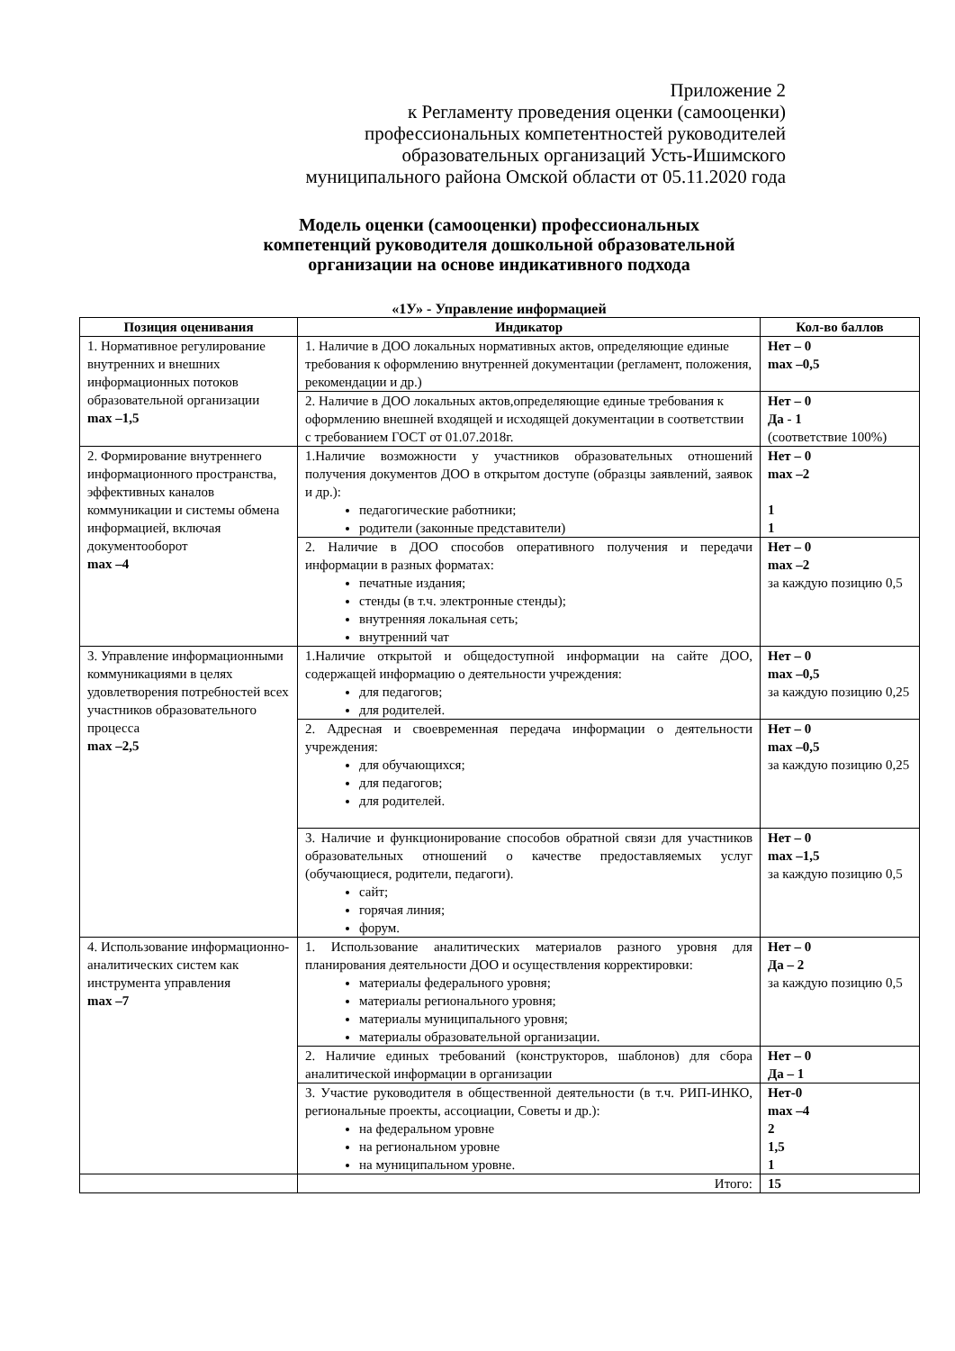Приложение 2
к Регламенту проведения оценки (самооценки)
профессиональных компетентностей руководителей
образовательных организаций Усть-Ишимского
муниципального района Омской области от 05.11.2020 года
Модель оценки (самооценки) профессиональных
компетенций руководителя дошкольной образовательной
организации на основе индикативного подхода
«1У» - Управление информацией
| Позиция оценивания | Индикатор | Кол-во баллов |
| --- | --- | --- |
| 1. Нормативное регулирование внутренних и внешних информационных потоков образовательной организации max –1,5 | 1. Наличие в ДОО локальных нормативных актов, определяющие единые требования к оформлению внутренней документации (регламент, положения, рекомендации и др.) | Нет – 0 max –0,5 |
| | 2. Наличие в ДОО локальных актов,определяющие единые требования к оформлению внешней входящей и исходящей документации в соответствии с требованием ГОСТ от 01.07.2018г. | Нет – 0 Да - 1 (соответствие 100%) |
| 2. Формирование внутреннего информационного пространства, эффективных каналов коммуникации и системы обмена информацией, включая документооборот max –4 | 1.Наличие возможности у участников образовательных отношений получения документов ДОО в открытом доступе (образцы заявлений, заявок и др.): педагогические работники; родители (законные представители) | Нет – 0 max –2 1 1 |
| | 2. Наличие в ДОО способов оперативного получения и передачи информации в разных форматах: печатные издания; стенды (в т.ч. электронные стенды); внутренняя локальная сеть; внутренний чат | Нет – 0 max –2 за каждую позицию 0,5 |
| 3. Управление информационными коммуникациями в целях удовлетворения потребностей всех участников образовательного процесса max –2,5 | 1.Наличие открытой и общедоступной информации на сайте ДОО, содержащей информацию о деятельности учреждения: для педагогов; для родителей. | Нет – 0 max –0,5 за каждую позицию 0,25 |
| | 2. Адресная и своевременная передача информации о деятельности учреждения: для обучающихся; для педагогов; для родителей. | Нет – 0 max –0,5 за каждую позицию 0,25 |
| | 3. Наличие и функционирование способов обратной связи для участников образовательных отношений о качестве предоставляемых услуг (обучающиеся, родители, педагоги). сайт; горячая линия; форум. | Нет – 0 max –1,5 за каждую позицию 0,5 |
| 4. Использование информационно-аналитических систем как инструмента управления max –7 | 1. Использование аналитических материалов разного уровня для планирования деятельности ДОО и осуществления корректировки: материалы федерального уровня; материалы регионального уровня; материалы муниципального уровня; материалы образовательной организации. | Нет – 0 Да – 2 за каждую позицию 0,5 |
| | 2. Наличие единых требований (конструкторов, шаблонов) для сбора аналитической информации в организации | Нет – 0 Да – 1 |
| | 3. Участие руководителя в общественной деятельности (в т.ч. РИП-ИНКО, региональные проекты, ассоциации, Советы и др.): на федеральном уровне на региональном уровне на муниципальном уровне. | Нет-0 max –4 2 1,5 1 |
| | Итого: | 15 |